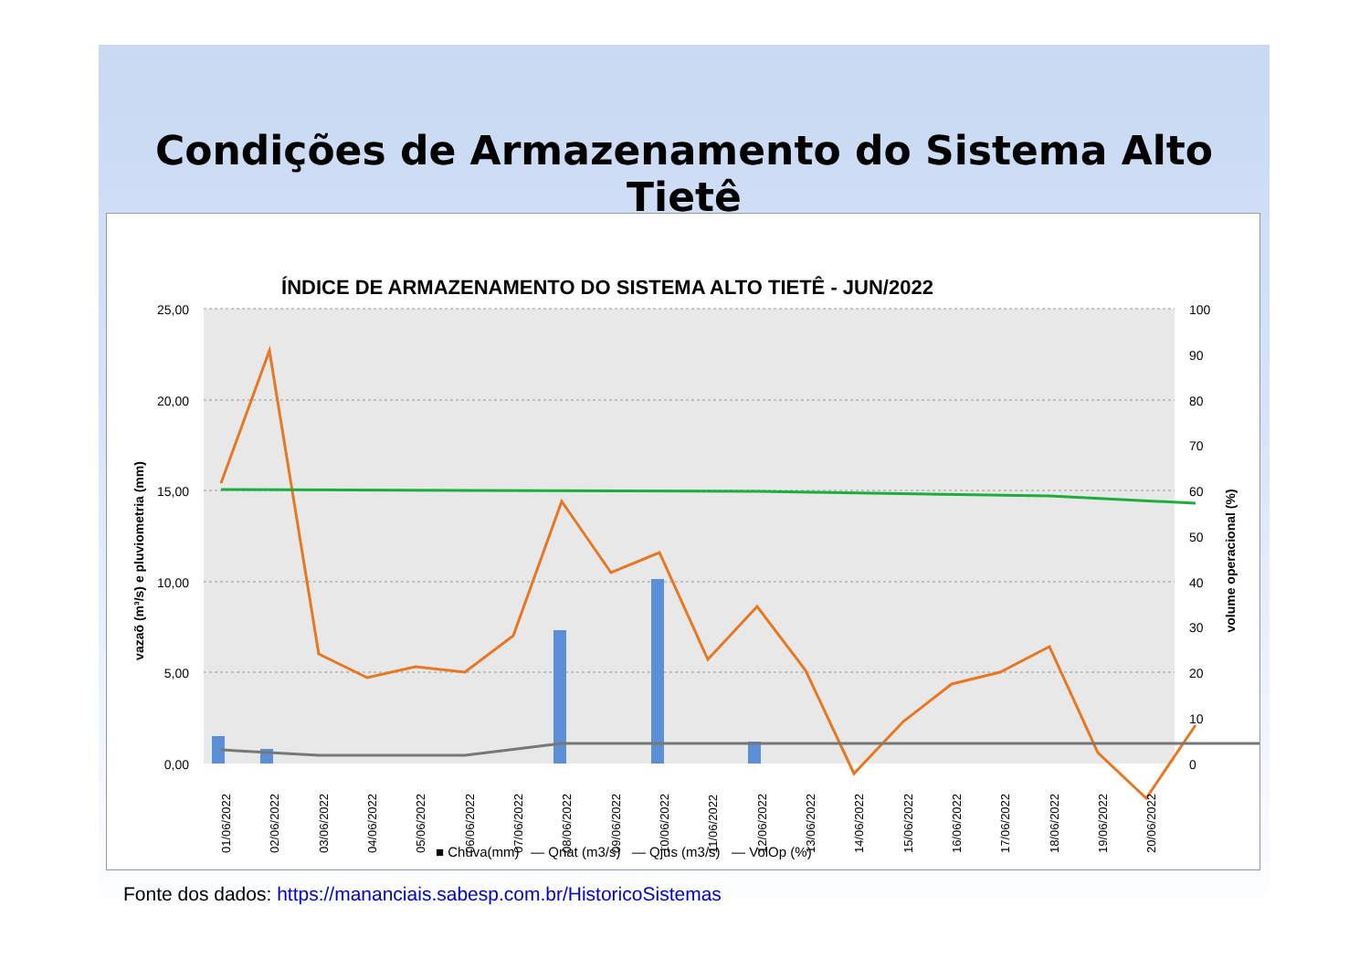Condições de Armazenamento do Sistema Alto Tietê
ÍNDICE DE ARMAZENAMENTO DO SISTEMA ALTO TIETÊ - JUN/2022
25,00
20,00
15,00
10,00
5,00
0,00
100
90
80
70
60
50
40
30
20
10
0
vazaõ (m³/s) e pluviometria (mm)
volume operacional (%)
01/06/2022
02/06/2022
03/06/2022
04/06/2022
05/06/2022
06/06/2022
07/06/2022
08/06/2022
09/06/2022
10/06/2022
11/06/2022
12/06/2022
13/06/2022
14/06/2022
15/06/2022
16/06/2022
17/06/2022
18/06/2022
19/06/2022
20/06/2022
■ Chuva(mm) — Qnat (m3/s) — Qjus (m3/s) — VolOp (%)
Fonte dos dados: https://mananciais.sabesp.com.br/HistoricoSistemas